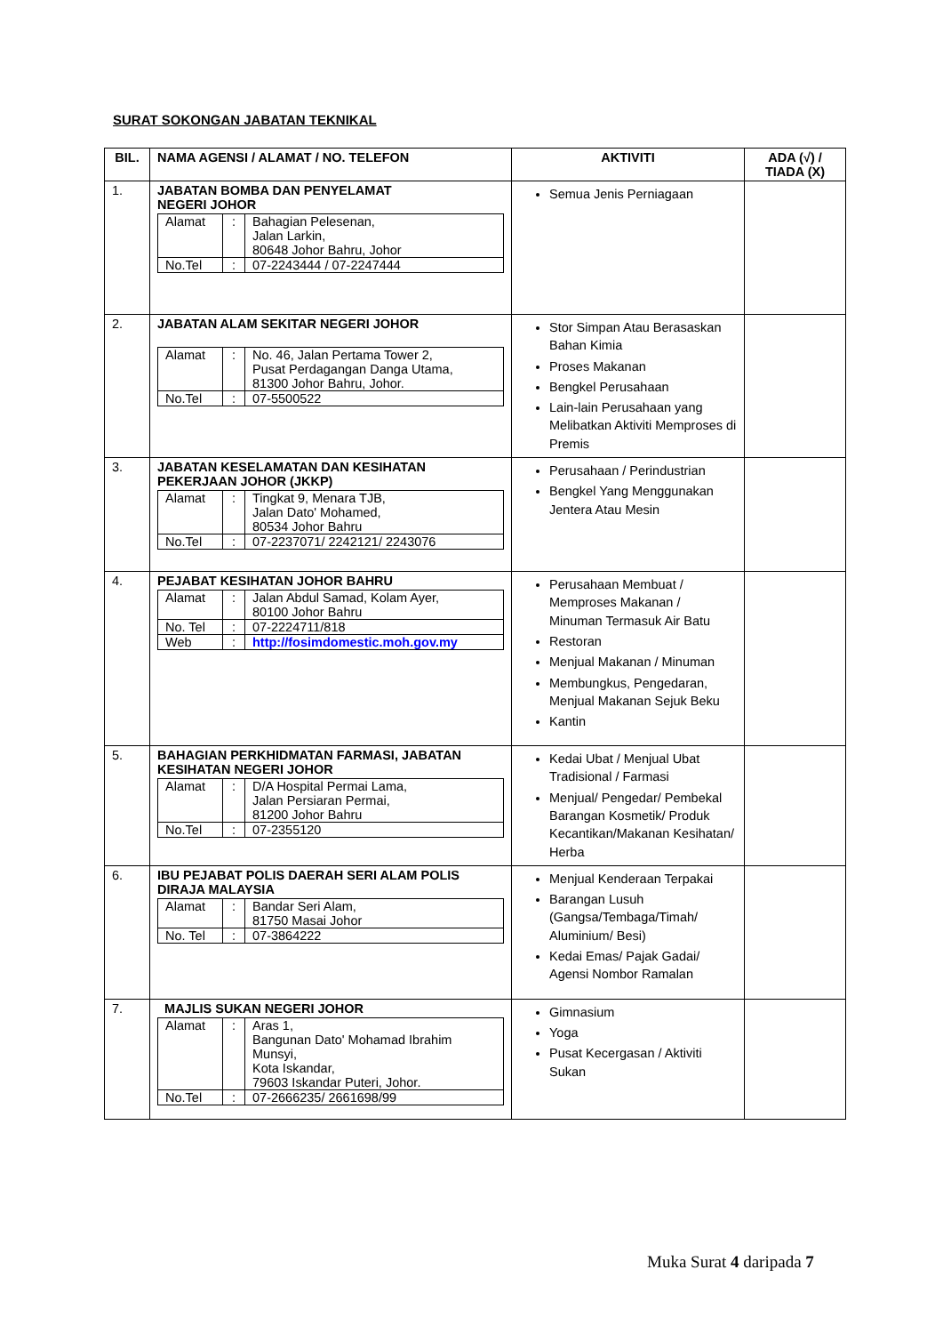SURAT SOKONGAN JABATAN TEKNIKAL
| BIL. | NAMA AGENSI / ALAMAT / NO. TELEFON | AKTIVITI | ADA (√) / TIADA (X) |
| --- | --- | --- | --- |
| 1. | JABATAN BOMBA DAN PENYELAMAT NEGERI JOHOR / Alamat / : / Bahagian Pelesenan, Jalan Larkin, 80648 Johor Bahru, Johor / / No.Tel / : / 07-2243444 / 07-2247444 / | Semua Jenis Perniagaan | |
| 2. | JABATAN ALAM SEKITAR NEGERI JOHOR / Alamat / : / No. 46, Jalan Pertama Tower 2, Pusat Perdagangan Danga Utama, 81300 Johor Bahru, Johor. / / No.Tel / : / 07-5500522 / | Stor Simpan Atau Berasaskan Bahan Kimia Proses Makanan Bengkel Perusahaan Lain-lain Perusahaan yang Melibatkan Aktiviti Memproses di Premis | |
| 3. | JABATAN KESELAMATAN DAN KESIHATAN PEKERJAAN JOHOR (JKKP) / Alamat / : / Tingkat 9, Menara TJB, Jalan Dato' Mohamed, 80534 Johor Bahru / / No.Tel / : / 07-2237071/ 2242121/ 2243076 / | Perusahaan / Perindustrian Bengkel Yang Menggunakan Jentera Atau Mesin | |
| 4. | PEJABAT KESIHATAN JOHOR BAHRU / Alamat / : / Jalan Abdul Samad, Kolam Ayer, 80100 Johor Bahru / / No. Tel / : / 07-2224711/818 / / Web / : / http://fosimdomestic.moh.gov.my / | Perusahaan Membuat / Memproses Makanan / Minuman Termasuk Air Batu Restoran Menjual Makanan / Minuman Membungkus, Pengedaran, Menjual Makanan Sejuk Beku Kantin | |
| 5. | BAHAGIAN PERKHIDMATAN FARMASI, JABATAN KESIHATAN NEGERI JOHOR / Alamat / : / D/A Hospital Permai Lama, Jalan Persiaran Permai, 81200 Johor Bahru / / No.Tel / : / 07-2355120 / | Kedai Ubat / Menjual Ubat Tradisional / Farmasi Menjual/ Pengedar/ Pembekal Barangan Kosmetik/ Produk Kecantikan/Makanan Kesihatan/ Herba | |
| 6. | IBU PEJABAT POLIS DAERAH SERI ALAM POLIS DIRAJA MALAYSIA / Alamat / : / Bandar Seri Alam, 81750 Masai Johor / / No. Tel / : / 07-3864222 / | Menjual Kenderaan Terpakai Barangan Lusuh (Gangsa/Tembaga/Timah/ Aluminium/ Besi) Kedai Emas/ Pajak Gadai/ Agensi Nombor Ramalan | |
| 7. | MAJLIS SUKAN NEGERI JOHOR / Alamat / : / Aras 1, Bangunan Dato' Mohamad Ibrahim Munsyi, Kota Iskandar, 79603 Iskandar Puteri, Johor. / / No.Tel / : / 07-2666235/ 2661698/99 / | Gimnasium Yoga Pusat Kecergasan / Aktiviti Sukan | |
Muka Surat 4 daripada 7